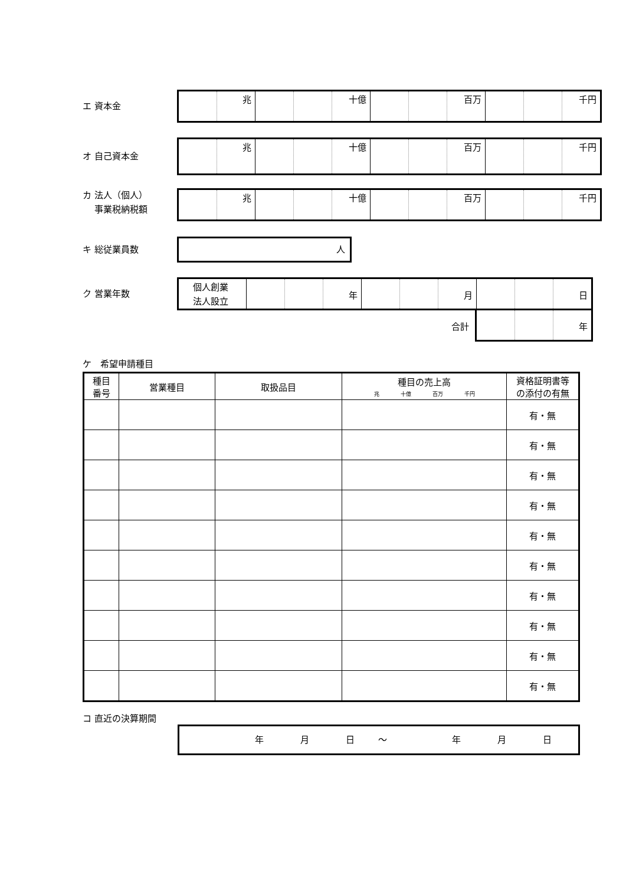エ 資本金
| | 兆 | | | 十億 | | | 百万 | | | 千円 |
オ 自己資本金
| | 兆 | | | 十億 | | | 百万 | | | 千円 |
カ 法人（個人）
　 事業税納税額
| | 兆 | | | 十億 | | | 百万 | | | 千円 |
キ 総従業員数
人
ク 営業年数
| 個人創業 法人設立 | | | 年 | | | 月 | | | 日 |
合計
| | | 年 |
ケ　希望申請種目
| 種目 番号 | 営業種目 | 取扱品目 | 種目の売上高 兆 十億 百万 千円 | 資格証明書等 の添付の有無 |
| --- | --- | --- | --- | --- |
| | | | | 有・無 |
| | | | | 有・無 |
| | | | | 有・無 |
| | | | | 有・無 |
| | | | | 有・無 |
| | | | | 有・無 |
| | | | | 有・無 |
| | | | | 有・無 |
| | | | | 有・無 |
| | | | | 有・無 |
コ 直近の決算期間
年月日 ～ 年月日